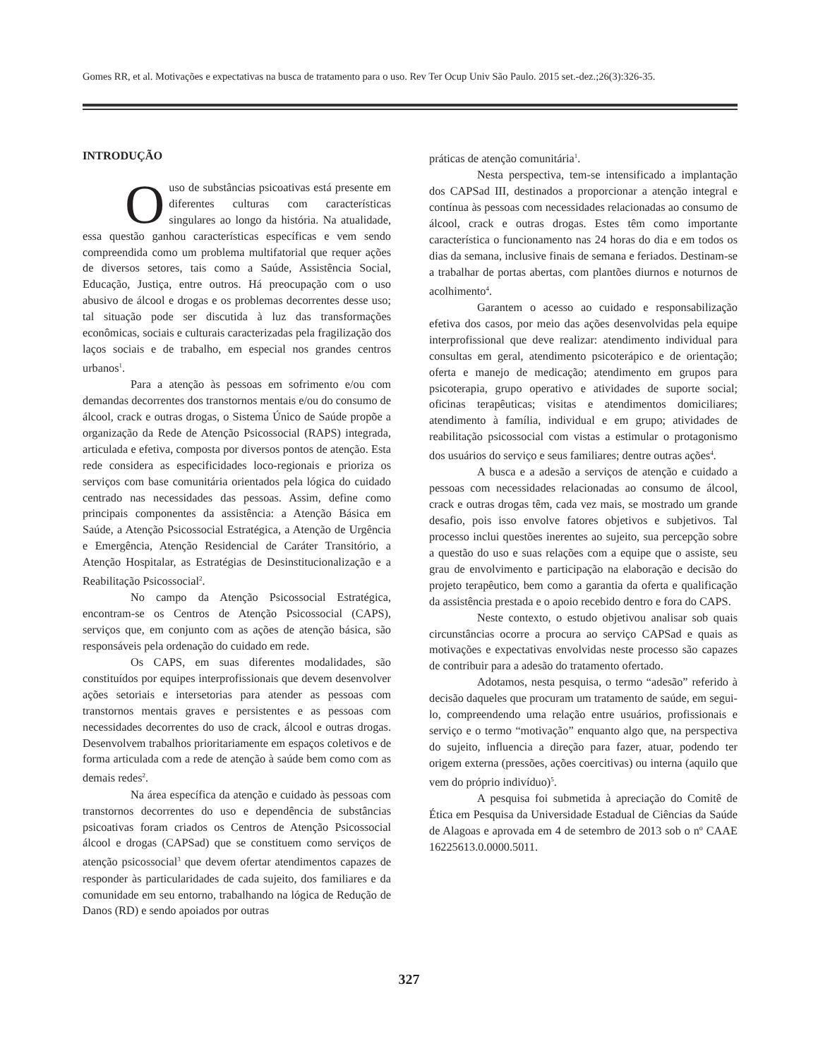Gomes RR, et al. Motivações e expectativas na busca de tratamento para o uso. Rev Ter Ocup Univ São Paulo. 2015 set.-dez.;26(3):326-35.
INTRODUÇÃO
Ouso de substâncias psicoativas está presente em diferentes culturas com características singulares ao longo da história. Na atualidade, essa questão ganhou características específicas e vem sendo compreendida como um problema multifatorial que requer ações de diversos setores, tais como a Saúde, Assistência Social, Educação, Justiça, entre outros. Há preocupação com o uso abusivo de álcool e drogas e os problemas decorrentes desse uso; tal situação pode ser discutida à luz das transformações econômicas, sociais e culturais caracterizadas pela fragilização dos laços sociais e de trabalho, em especial nos grandes centros urbanos<sup>1</sup>.
Para a atenção às pessoas em sofrimento e/ou com demandas decorrentes dos transtornos mentais e/ou do consumo de álcool, crack e outras drogas, o Sistema Único de Saúde propõe a organização da Rede de Atenção Psicossocial (RAPS) integrada, articulada e efetiva, composta por diversos pontos de atenção. Esta rede considera as especificidades loco-regionais e prioriza os serviços com base comunitária orientados pela lógica do cuidado centrado nas necessidades das pessoas. Assim, define como principais componentes da assistência: a Atenção Básica em Saúde, a Atenção Psicossocial Estratégica, a Atenção de Urgência e Emergência, Atenção Residencial de Caráter Transitório, a Atenção Hospitalar, as Estratégias de Desinstitucionalização e a Reabilitação Psicossocial<sup>2</sup>.
No campo da Atenção Psicossocial Estratégica, encontram-se os Centros de Atenção Psicossocial (CAPS), serviços que, em conjunto com as ações de atenção básica, são responsáveis pela ordenação do cuidado em rede.
Os CAPS, em suas diferentes modalidades, são constituídos por equipes interprofissionais que devem desenvolver ações setoriais e intersetorias para atender as pessoas com transtornos mentais graves e persistentes e as pessoas com necessidades decorrentes do uso de crack, álcool e outras drogas. Desenvolvem trabalhos prioritariamente em espaços coletivos e de forma articulada com a rede de atenção à saúde bem como com as demais redes<sup>2</sup>.
Na área específica da atenção e cuidado às pessoas com transtornos decorrentes do uso e dependência de substâncias psicoativas foram criados os Centros de Atenção Psicossocial álcool e drogas (CAPSad) que se constituem como serviços de atenção psicossocial<sup>3</sup> que devem ofertar atendimentos capazes de responder às particularidades de cada sujeito, dos familiares e da comunidade em seu entorno, trabalhando na lógica de Redução de Danos (RD) e sendo apoiados por outras
práticas de atenção comunitária<sup>1</sup>.
Nesta perspectiva, tem-se intensificado a implantação dos CAPSad III, destinados a proporcionar a atenção integral e contínua às pessoas com necessidades relacionadas ao consumo de álcool, crack e outras drogas. Estes têm como importante característica o funcionamento nas 24 horas do dia e em todos os dias da semana, inclusive finais de semana e feriados. Destinam-se a trabalhar de portas abertas, com plantões diurnos e noturnos de acolhimento<sup>4</sup>.
Garantem o acesso ao cuidado e responsabilização efetiva dos casos, por meio das ações desenvolvidas pela equipe interprofissional que deve realizar: atendimento individual para consultas em geral, atendimento psicoterápico e de orientação; oferta e manejo de medicação; atendimento em grupos para psicoterapia, grupo operativo e atividades de suporte social; oficinas terapêuticas; visitas e atendimentos domiciliares; atendimento à família, individual e em grupo; atividades de reabilitação psicossocial com vistas a estimular o protagonismo dos usuários do serviço e seus familiares; dentre outras ações<sup>4</sup>.
A busca e a adesão a serviços de atenção e cuidado a pessoas com necessidades relacionadas ao consumo de álcool, crack e outras drogas têm, cada vez mais, se mostrado um grande desafio, pois isso envolve fatores objetivos e subjetivos. Tal processo inclui questões inerentes ao sujeito, sua percepção sobre a questão do uso e suas relações com a equipe que o assiste, seu grau de envolvimento e participação na elaboração e decisão do projeto terapêutico, bem como a garantia da oferta e qualificação da assistência prestada e o apoio recebido dentro e fora do CAPS.
Neste contexto, o estudo objetivou analisar sob quais circunstâncias ocorre a procura ao serviço CAPSad e quais as motivações e expectativas envolvidas neste processo são capazes de contribuir para a adesão do tratamento ofertado.
Adotamos, nesta pesquisa, o termo “adesão” referido à decisão daqueles que procuram um tratamento de saúde, em segui-lo, compreendendo uma relação entre usuários, profissionais e serviço e o termo “motivação” enquanto algo que, na perspectiva do sujeito, influencia a direção para fazer, atuar, podendo ter origem externa (pressões, ações coercitivas) ou interna (aquilo que vem do próprio indivíduo)<sup>5</sup>.
A pesquisa foi submetida à apreciação do Comitê de Ética em Pesquisa da Universidade Estadual de Ciências da Saúde de Alagoas e aprovada em 4 de setembro de 2013 sob o nº CAAE 16225613.0.0000.5011.
327